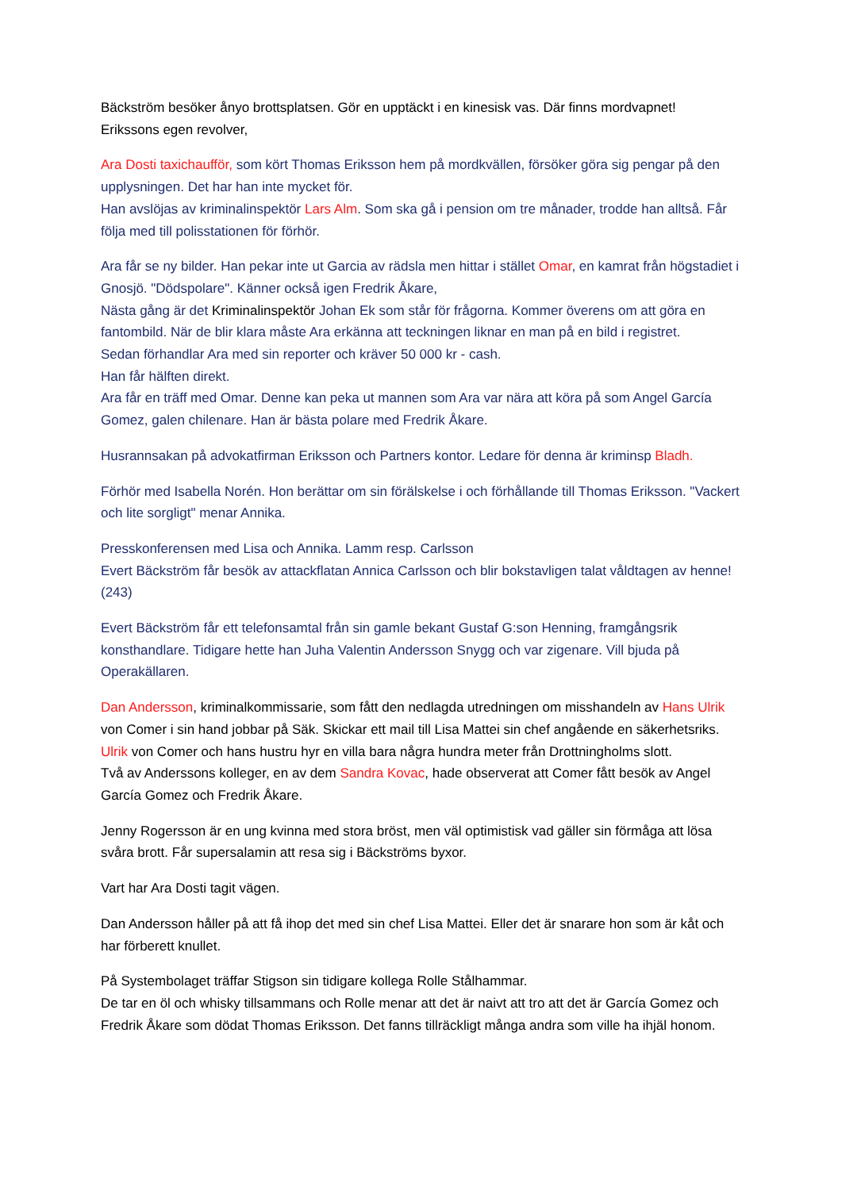Bäckström besöker ånyo brottsplatsen. Gör en upptäckt i en kinesisk vas. Där finns mordvapnet!
Erikssons egen revolver,
Ara Dosti taxichaufför, som kört Thomas Eriksson hem på mordkvällen, försöker göra sig pengar på den upplysningen. Det har han inte mycket för.
Han avslöjas av kriminalinspektör Lars Alm. Som ska gå i pension om tre månader, trodde han alltså. Får följa med till polisstationen för förhör.
Ara får se ny bilder. Han pekar inte ut Garcia av rädsla men hittar i stället Omar, en kamrat från högstadiet i Gnosjö. "Dödspolare". Känner också igen Fredrik Åkare,
Nästa gång är det Kriminalinspektör Johan Ek som står för frågorna. Kommer överens om att göra en fantombild. När de blir klara måste Ara erkänna att teckningen liknar en man på en bild i registret.
Sedan förhandlar Ara med sin reporter och kräver 50 000 kr - cash.
Han får hälften direkt.
Ara får en träff med Omar. Denne kan peka ut mannen som Ara var nära att köra på som Angel García Gomez, galen chilenare. Han är bästa polare med Fredrik Åkare.
Husrannsakan på advokatfirman Eriksson och Partners kontor. Ledare för denna är kriminsp Bladh.
Förhör med Isabella Norén. Hon berättar om sin förälskelse i och förhållande till Thomas Eriksson. "Vackert och lite sorgligt" menar Annika.
Presskonferensen med Lisa och Annika. Lamm resp. Carlsson
Evert Bäckström får besök av attackflatan Annica Carlsson och blir bokstavligen talat våldtagen av henne! (243)
Evert Bäckström får ett telefonsamtal från sin gamle bekant Gustaf G:son Henning, framgångsrik konsthandlare. Tidigare hette han Juha Valentin Andersson Snygg och var zigenare. Vill bjuda på Operakällaren.
Dan Andersson, kriminalkommissarie, som fått den nedlagda utredningen om misshandeln av Hans Ulrik von Comer i sin hand jobbar på Säk. Skickar ett mail till Lisa Mattei sin chef angående en säkerhetsriks. Ulrik von Comer och hans hustru hyr en villa bara några hundra meter från Drottningholms slott.
Två av Anderssons kolleger, en av dem Sandra Kovac, hade observerat att Comer fått besök av Angel García Gomez och Fredrik Åkare.
Jenny Rogersson är en ung kvinna med stora bröst, men väl optimistisk vad gäller sin förmåga att lösa svåra brott. Får supersalamin att resa sig i Bäckströms byxor.
Vart har Ara Dosti tagit vägen.
Dan Andersson håller på att få ihop det med sin chef Lisa Mattei. Eller det är snarare hon som är kåt och har förberett knullet.
På Systembolaget träffar Stigson sin tidigare kollega Rolle Stålhammar.
De tar en öl och whisky tillsammans och Rolle menar att det är naivt att tro att det är García Gomez och Fredrik Åkare som dödat Thomas Eriksson. Det fanns tillräckligt många andra som ville ha ihjäl honom.